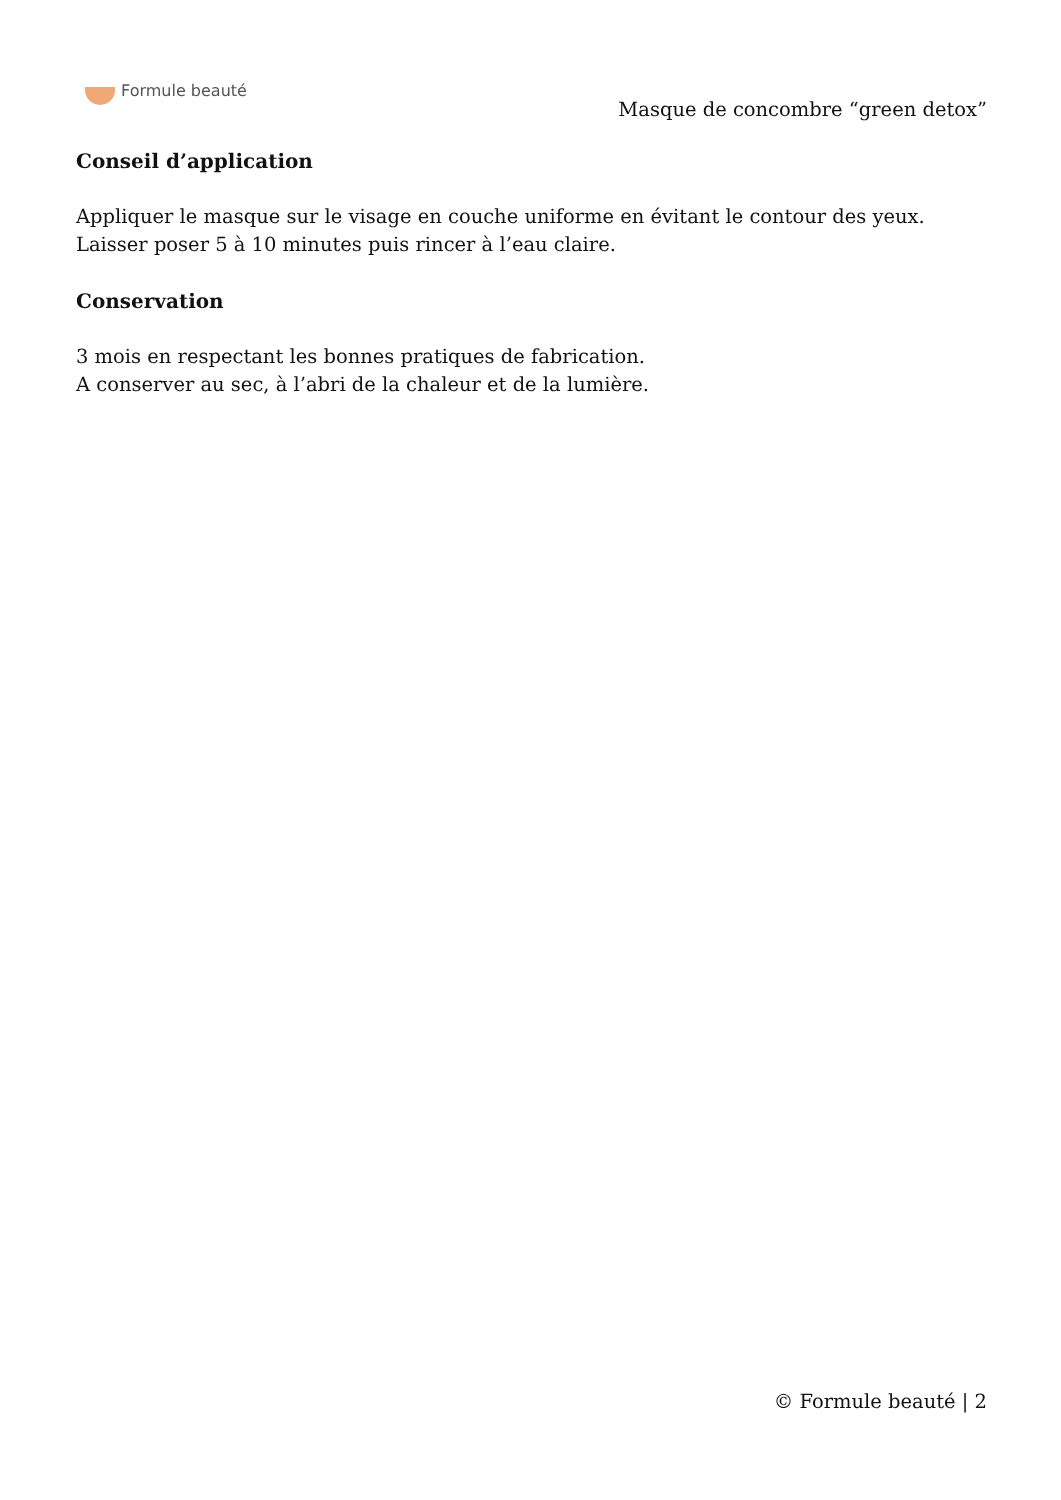Formule beauté
Masque de concombre “green detox”
Conseil d’application
Appliquer le masque sur le visage en couche uniforme en évitant le contour des yeux.
Laisser poser 5 à 10 minutes puis rincer à l’eau claire.
Conservation
3 mois en respectant les bonnes pratiques de fabrication.
A conserver au sec, à l’abri de la chaleur et de la lumière.
© Formule beauté | 2